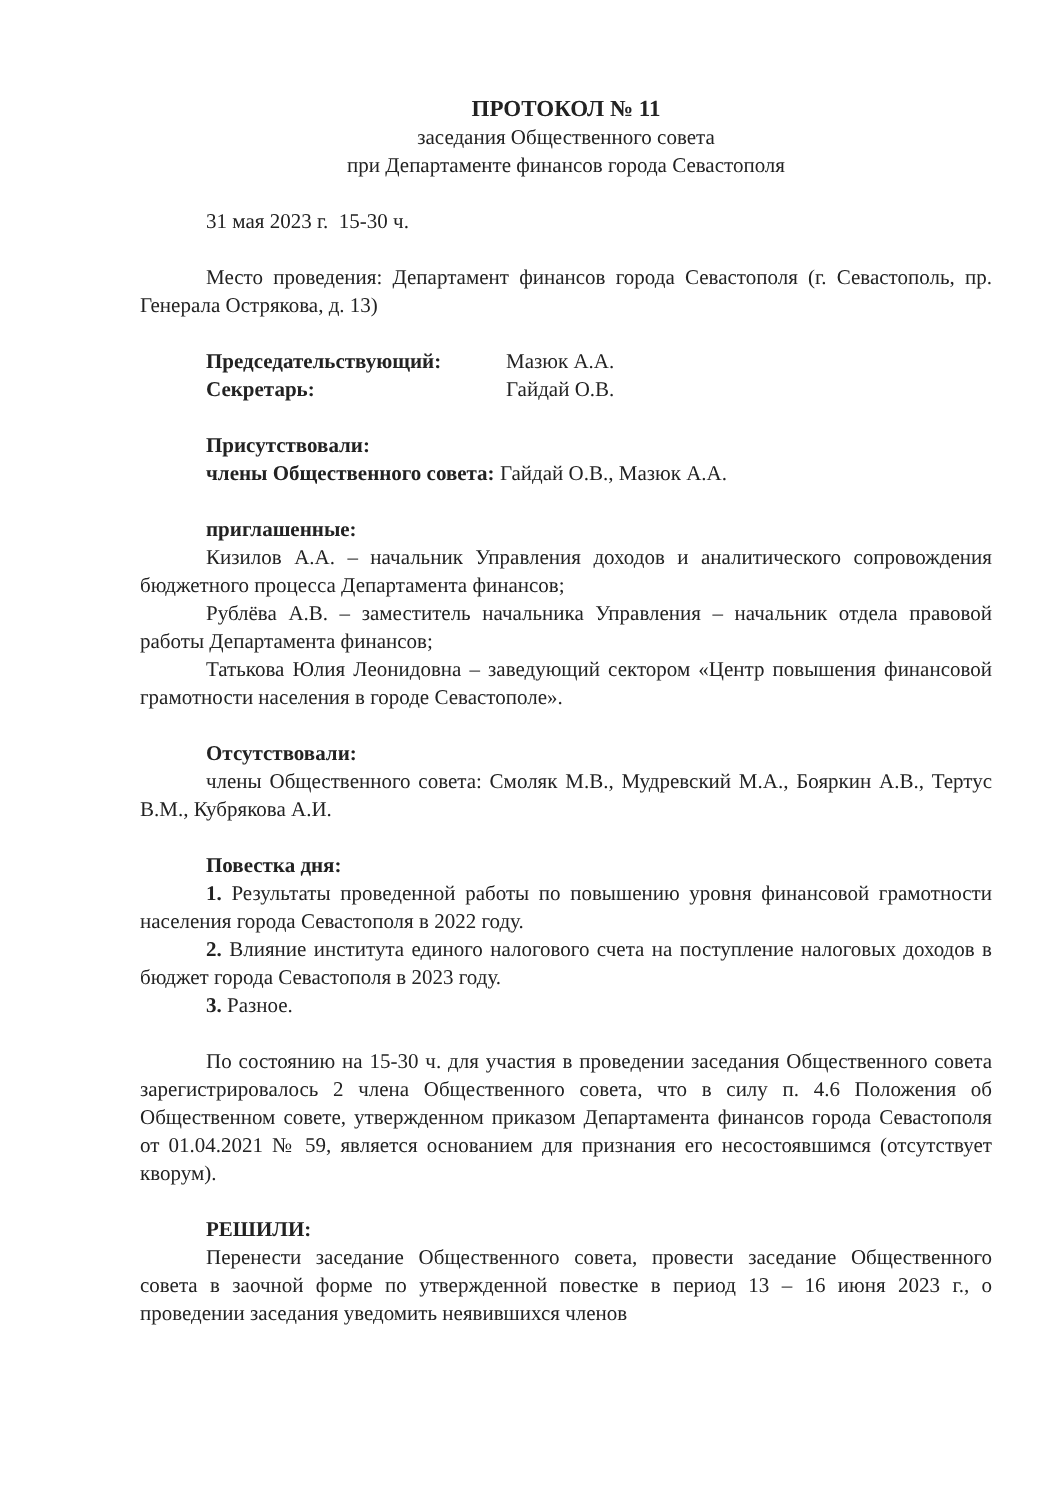ПРОТОКОЛ № 11
заседания Общественного совета
при Департаменте финансов города Севастополя
31 мая 2023 г. 15-30 ч.
Место проведения: Департамент финансов города Севастополя (г. Севастополь, пр. Генерала Острякова, д. 13)
Председательствующий: Мазюк А.А.
Секретарь: Гайдай О.В.
Присутствовали:
члены Общественного совета: Гайдай О.В., Мазюк А.А.
приглашенные:
Кизилов А.А. – начальник Управления доходов и аналитического сопровождения бюджетного процесса Департамента финансов;
Рублёва А.В. – заместитель начальника Управления – начальник отдела правовой работы Департамента финансов;
Татькова Юлия Леонидовна – заведующий сектором «Центр повышения финансовой грамотности населения в городе Севастополе».
Отсутствовали:
члены Общественного совета: Смоляк М.В., Мудревский М.А., Бояркин А.В., Тертус В.М., Кубрякова А.И.
Повестка дня:
1. Результаты проведенной работы по повышению уровня финансовой грамотности населения города Севастополя в 2022 году.
2. Влияние института единого налогового счета на поступление налоговых доходов в бюджет города Севастополя в 2023 году.
3. Разное.
По состоянию на 15-30 ч. для участия в проведении заседания Общественного совета зарегистрировалось 2 члена Общественного совета, что в силу п. 4.6 Положения об Общественном совете, утвержденном приказом Департамента финансов города Севастополя от 01.04.2021 № 59, является основанием для признания его несостоявшимся (отсутствует кворум).
РЕШИЛИ:
Перенести заседание Общественного совета, провести заседание Общественного совета в заочной форме по утвержденной повестке в период 13 – 16 июня 2023 г., о проведении заседания уведомить неявившихся членов